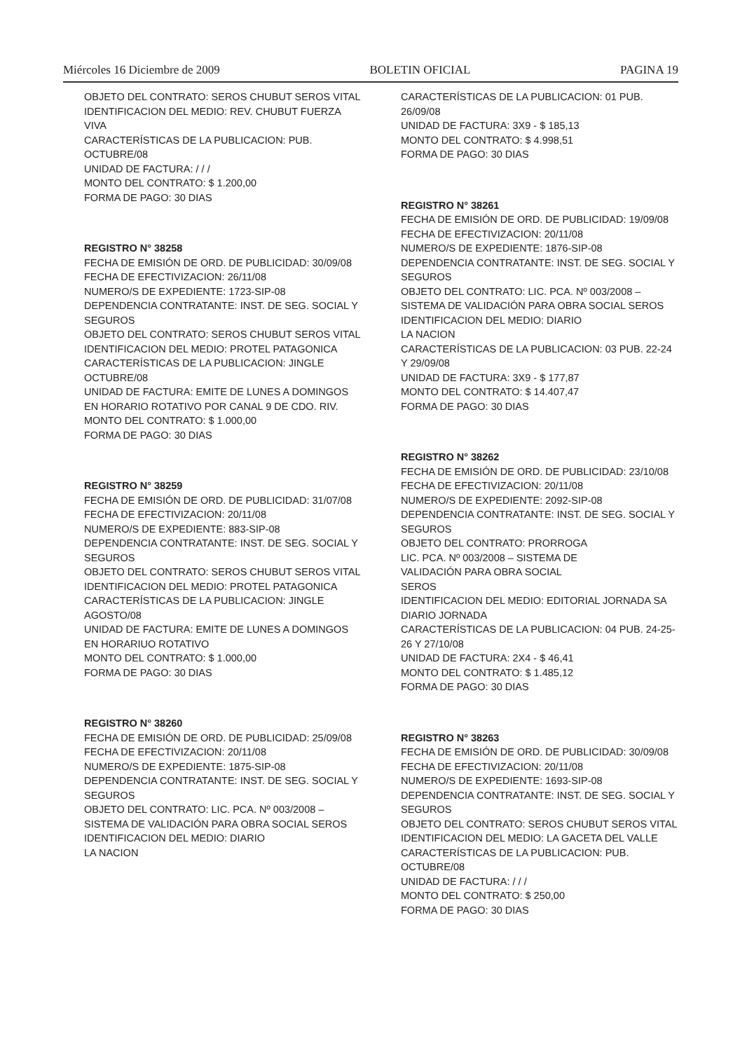Miércoles 16 Diciembre de 2009 BOLETIN OFICIAL PAGINA 19
OBJETO DEL CONTRATO: SEROS CHUBUT SEROS VITAL
IDENTIFICACION DEL MEDIO: REV. CHUBUT FUERZA VIVA
CARACTERÍSTICAS DE LA PUBLICACION: PUB. OCTUBRE/08
UNIDAD DE FACTURA: / / /
MONTO DEL CONTRATO: $ 1.200,00
FORMA DE PAGO: 30 DIAS
REGISTRO N° 38258
FECHA DE EMISIÓN DE ORD. DE PUBLICIDAD: 30/09/08
FECHA DE EFECTIVIZACION: 26/11/08
NUMERO/S DE EXPEDIENTE: 1723-SIP-08
DEPENDENCIA CONTRATANTE: INST. DE SEG. SOCIAL Y SEGUROS
OBJETO DEL CONTRATO: SEROS CHUBUT SEROS VITAL
IDENTIFICACION DEL MEDIO: PROTEL PATAGONICA
CARACTERÍSTICAS DE LA PUBLICACION: JINGLE OCTUBRE/08
UNIDAD DE FACTURA: EMITE DE LUNES A DOMINGOS EN HORARIO ROTATIVO POR CANAL 9 DE CDO. RIV.
MONTO DEL CONTRATO: $ 1.000,00
FORMA DE PAGO: 30 DIAS
REGISTRO N° 38259
FECHA DE EMISIÓN DE ORD. DE PUBLICIDAD: 31/07/08
FECHA DE EFECTIVIZACION: 20/11/08
NUMERO/S DE EXPEDIENTE: 883-SIP-08
DEPENDENCIA CONTRATANTE: INST. DE SEG. SOCIAL Y SEGUROS
OBJETO DEL CONTRATO: SEROS CHUBUT SEROS VITAL
IDENTIFICACION DEL MEDIO: PROTEL PATAGONICA
CARACTERÍSTICAS DE LA PUBLICACION: JINGLE AGOSTO/08
UNIDAD DE FACTURA: EMITE DE LUNES A DOMINGOS EN HORARIUO ROTATIVO
MONTO DEL CONTRATO: $ 1.000,00
FORMA DE PAGO: 30 DIAS
REGISTRO N° 38260
FECHA DE EMISIÓN DE ORD. DE PUBLICIDAD: 25/09/08
FECHA DE EFECTIVIZACION: 20/11/08
NUMERO/S DE EXPEDIENTE: 1875-SIP-08
DEPENDENCIA CONTRATANTE: INST. DE SEG. SOCIAL Y SEGUROS
OBJETO DEL CONTRATO: LIC. PCA. Nº 003/2008 – SISTEMA DE VALIDACIÓN PARA OBRA SOCIAL SEROS
IDENTIFICACION DEL MEDIO: DIARIO
LA NACION
CARACTERÍSTICAS DE LA PUBLICACION: 01 PUB. 26/09/08
UNIDAD DE FACTURA: 3X9 - $ 185,13
MONTO DEL CONTRATO: $ 4.998,51
FORMA DE PAGO: 30 DIAS
REGISTRO N° 38261
FECHA DE EMISIÓN DE ORD. DE PUBLICIDAD: 19/09/08
FECHA DE EFECTIVIZACION: 20/11/08
NUMERO/S DE EXPEDIENTE: 1876-SIP-08
DEPENDENCIA CONTRATANTE: INST. DE SEG. SOCIAL Y SEGUROS
OBJETO DEL CONTRATO: LIC. PCA. Nº 003/2008 – SISTEMA DE VALIDACIÓN PARA OBRA SOCIAL SEROS
IDENTIFICACION DEL MEDIO: DIARIO
LA NACION
CARACTERÍSTICAS DE LA PUBLICACION: 03 PUB. 22-24 Y 29/09/08
UNIDAD DE FACTURA: 3X9 - $ 177,87
MONTO DEL CONTRATO: $ 14.407,47
FORMA DE PAGO: 30 DIAS
REGISTRO N° 38262
FECHA DE EMISIÓN DE ORD. DE PUBLICIDAD: 23/10/08
FECHA DE EFECTIVIZACION: 20/11/08
NUMERO/S DE EXPEDIENTE: 2092-SIP-08
DEPENDENCIA CONTRATANTE: INST. DE SEG. SOCIAL Y SEGUROS
OBJETO DEL CONTRATO: PRORROGA
LIC. PCA. Nº 003/2008 – SISTEMA DE
VALIDACIÓN PARA OBRA SOCIAL
SEROS
IDENTIFICACION DEL MEDIO: EDITORIAL JORNADA SA DIARIO JORNADA
CARACTERÍSTICAS DE LA PUBLICACION: 04 PUB. 24-25-26 Y 27/10/08
UNIDAD DE FACTURA: 2X4 - $ 46,41
MONTO DEL CONTRATO: $ 1.485,12
FORMA DE PAGO: 30 DIAS
REGISTRO N° 38263
FECHA DE EMISIÓN DE ORD. DE PUBLICIDAD: 30/09/08
FECHA DE EFECTIVIZACION: 20/11/08
NUMERO/S DE EXPEDIENTE: 1693-SIP-08
DEPENDENCIA CONTRATANTE: INST. DE SEG. SOCIAL Y SEGUROS
OBJETO DEL CONTRATO: SEROS CHUBUT SEROS VITAL
IDENTIFICACION DEL MEDIO: LA GACETA DEL VALLE
CARACTERÍSTICAS DE LA PUBLICACION: PUB. OCTUBRE/08
UNIDAD DE FACTURA: / / /
MONTO DEL CONTRATO: $ 250,00
FORMA DE PAGO: 30 DIAS